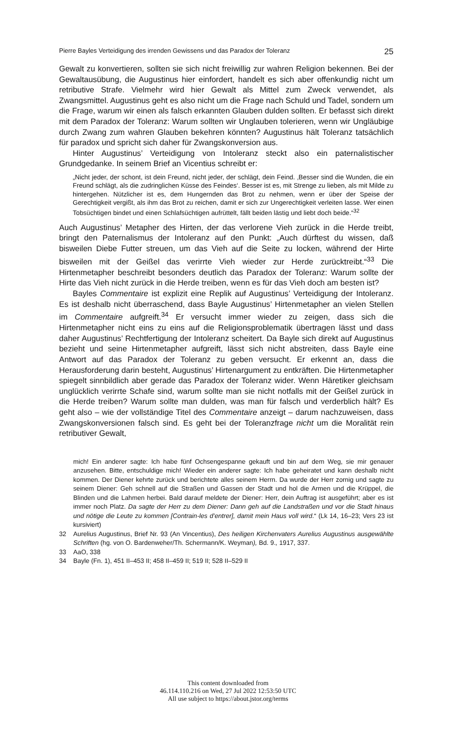Pierre Bayles Verteidigung des irrenden Gewissens und das Paradox der Toleranz 25
Gewalt zu konvertieren, sollten sie sich nicht freiwillig zur wahren Religion bekennen. Bei der Gewaltausübung, die Augustinus hier einfordert, handelt es sich aber offenkundig nicht um retributive Strafe. Vielmehr wird hier Gewalt als Mittel zum Zweck verwendet, als Zwangsmittel. Augustinus geht es also nicht um die Frage nach Schuld und Tadel, sondern um die Frage, warum wir einen als falsch erkannten Glauben dulden sollten. Er befasst sich direkt mit dem Paradox der Toleranz: Warum sollten wir Unglauben tolerieren, wenn wir Ungläubige durch Zwang zum wahren Glauben bekehren könnten? Augustinus hält Toleranz tatsächlich für paradox und spricht sich daher für Zwangskonversion aus.
Hinter Augustinus’ Verteidigung von Intoleranz steckt also ein paternalistischer Grundgedanke. In seinem Brief an Vicentius schreibt er:
„Nicht jeder, der schont, ist dein Freund, nicht jeder, der schlägt, dein Feind. ‚Besser sind die Wunden, die ein Freund schlägt, als die zudringlichen Küsse des Feindes‘. Besser ist es, mit Strenge zu lieben, als mit Milde zu hintergehen. Nützlicher ist es, dem Hungernden das Brot zu nehmen, wenn er über der Speise der Gerechtigkeit vergißt, als ihm das Brot zu reichen, damit er sich zur Ungerechtigkeit verleiten lasse. Wer einen Tobsüchtigen bindet und einen Schlafsüchtigen aufrüttelt, fällt beiden lästig und liebt doch beide.“<sup>32</sup>
Auch Augustinus’ Metapher des Hirten, der das verlorene Vieh zurück in die Herde treibt, bringt den Paternalismus der Intoleranz auf den Punkt: „Auch dürftest du wissen, daß bisweilen Diebe Futter streuen, um das Vieh auf die Seite zu locken, während der Hirte bisweilen mit der Geißel das verirrte Vieh wieder zur Herde zurücktreibt.“<sup>33</sup> Die Hirtenmetapher beschreibt besonders deutlich das Paradox der Toleranz: Warum sollte der Hirte das Vieh nicht zurück in die Herde treiben, wenn es für das Vieh doch am besten ist?
Bayles Commentaire ist explizit eine Replik auf Augustinus’ Verteidigung der Intoleranz. Es ist deshalb nicht überraschend, dass Bayle Augustinus’ Hirtenmetapher an vielen Stellen im Commentaire aufgreift.<sup>34</sup> Er versucht immer wieder zu zeigen, dass sich die Hirtenmetapher nicht eins zu eins auf die Religionsproblematik übertragen lässt und dass daher Augustinus’ Rechtfertigung der Intoleranz scheitert. Da Bayle sich direkt auf Augustinus bezieht und seine Hirtenmetapher aufgreift, lässt sich nicht abstreiten, dass Bayle eine Antwort auf das Paradox der Toleranz zu geben versucht. Er erkennt an, dass die Herausforderung darin besteht, Augustinus’ Hirtenargument zu entkräften. Die Hirtenmetapher spiegelt sinnbildlich aber gerade das Paradox der Toleranz wider. Wenn Häretiker gleichsam unglücklich verirrte Schafe sind, warum sollte man sie nicht notfalls mit der Geißel zurück in die Herde treiben? Warum sollte man dulden, was man für falsch und verderblich hält? Es geht also – wie der vollständige Titel des Commentaire anzeigt – darum nachzuweisen, dass Zwangskonversionen falsch sind. Es geht bei der Toleranzfrage nicht um die Moralität rein retributiver Gewalt,
mich! Ein anderer sagte: Ich habe fünf Ochsengespanne gekauft und bin auf dem Weg, sie mir genauer anzusehen. Bitte, entschuldige mich! Wieder ein anderer sagte: Ich habe geheiratet und kann deshalb nicht kommen. Der Diener kehrte zurück und berichtete alles seinem Herrn. Da wurde der Herr zornig und sagte zu seinem Diener: Geh schnell auf die Straßen und Gassen der Stadt und hol die Armen und die Krüppel, die Blinden und die Lahmen herbei. Bald darauf meldete der Diener: Herr, dein Auftrag ist ausgeführt; aber es ist immer noch Platz. Da sagte der Herr zu dem Diener: Dann geh auf die Landstraßen und vor die Stadt hinaus und nötige die Leute zu kommen [Contrain-les d’entrer], damit mein Haus voll wird.“ (Lk 14, 16–23; Vers 23 ist kursiviert)
32 Aurelius Augustinus, Brief Nr. 93 (An Vincentius), Des heiligen Kirchenvaters Aurelius Augustinus ausgewählte Schriften (hg. von O. Bardenweher/Th. Schermann/K. Weyman), Bd. 9., 1917, 337.
33 AaO, 338
34 Bayle (Fn. 1), 451 II–453 II; 458 II–459 II; 519 II; 528 II–529 II
This content downloaded from
46.114.110.216 on Wed, 27 Jul 2022 12:53:50 UTC
All use subject to https://about.jstor.org/terms